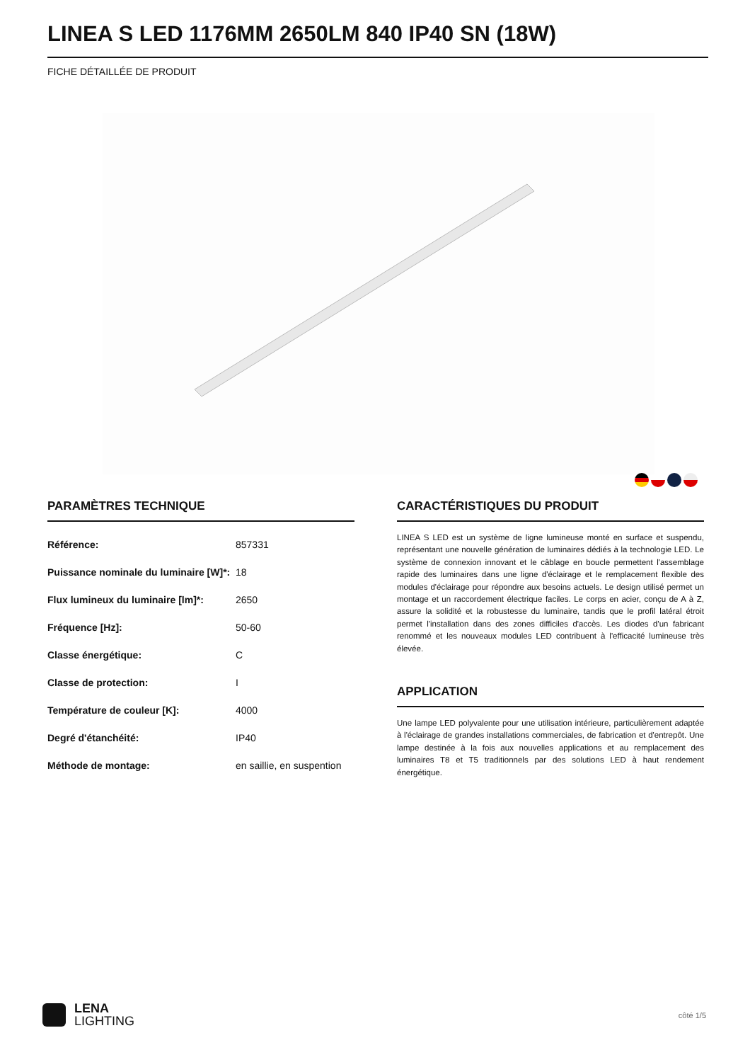LINEA S LED 1176MM 2650LM 840 IP40 SN (18W)
FICHE DÉTAILLÉE DE PRODUIT
PARAMÈTRES TECHNIQUE
| Référence: | 857331 |
| Puissance nominale du luminaire [W]*: | 18 |
| Flux lumineux du luminaire [lm]*: | 2650 |
| Fréquence [Hz]: | 50-60 |
| Classe énergétique: | C |
| Classe de protection: | I |
| Température de couleur [K]: | 4000 |
| Degré d'étanchéité: | IP40 |
| Méthode de montage: | en saillie, en suspention |
CARACTÉRISTIQUES DU PRODUIT
LINEA S LED est un système de ligne lumineuse monté en surface et suspendu, représentant une nouvelle génération de luminaires dédiés à la technologie LED. Le système de connexion innovant et le câblage en boucle permettent l'assemblage rapide des luminaires dans une ligne d'éclairage et le remplacement flexible des modules d'éclairage pour répondre aux besoins actuels. Le design utilisé permet un montage et un raccordement électrique faciles. Le corps en acier, conçu de A à Z, assure la solidité et la robustesse du luminaire, tandis que le profil latéral étroit permet l'installation dans des zones difficiles d'accès. Les diodes d'un fabricant renommé et les nouveaux modules LED contribuent à l'efficacité lumineuse très élevée.
APPLICATION
Une lampe LED polyvalente pour une utilisation intérieure, particulièrement adaptée à l'éclairage de grandes installations commerciales, de fabrication et d'entrepôt. Une lampe destinée à la fois aux nouvelles applications et au remplacement des luminaires T8 et T5 traditionnels par des solutions LED à haut rendement énergétique.
LENA
LIGHTING
côté 1/5